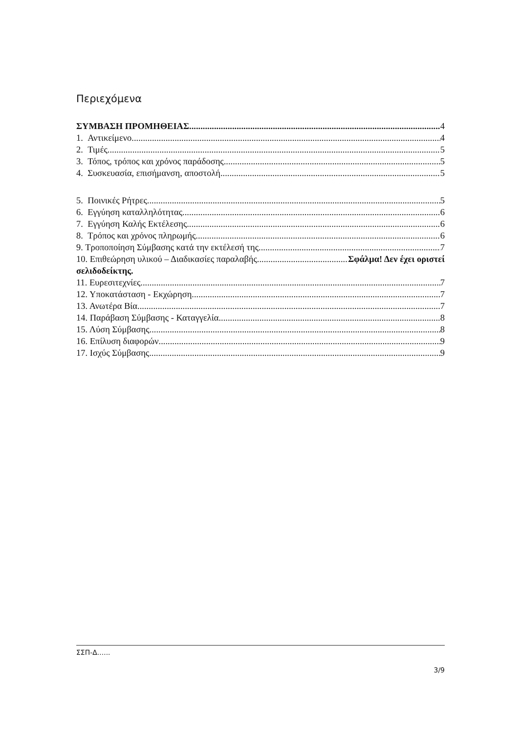Περιεχόμενα
ΣΥΜΒΑΣΗ ΠΡΟΜΗΘΕΙΑΣ 4
1. Αντικείμενο 4
2. Τιμές 5
3. Τόπος, τρόπος και χρόνος παράδοσης 5
4. Συσκευασία, επισήμανση, αποστολή 5
5. Ποινικές Ρήτρες 5
6. Εγγύηση καταλληλότητας 6
7. Εγγύηση Καλής Εκτέλεσης 6
8. Τρόπος και χρόνος πληρωμής 6
9. Τροποποίηση Σύμβασης κατά την εκτέλεσή της 7
10. Επιθεώρηση υλικού – Διαδικασίες παραλαβής Σφάλμα! Δεν έχει οριστεί
σελιδοδείκτης.
11. Ευρεσιτεχνίες 7
12. Υποκατάσταση - Εκχώρηση 7
13. Ανωτέρα Βία 7
14. Παράβαση Σύμβασης - Καταγγελία 8
15. Λύση Σύμβασης 8
16. Επίλυση διαφορών 9
17. Ισχύς Σύμβασης 9
ΣΣΠ-Δ......
3/9